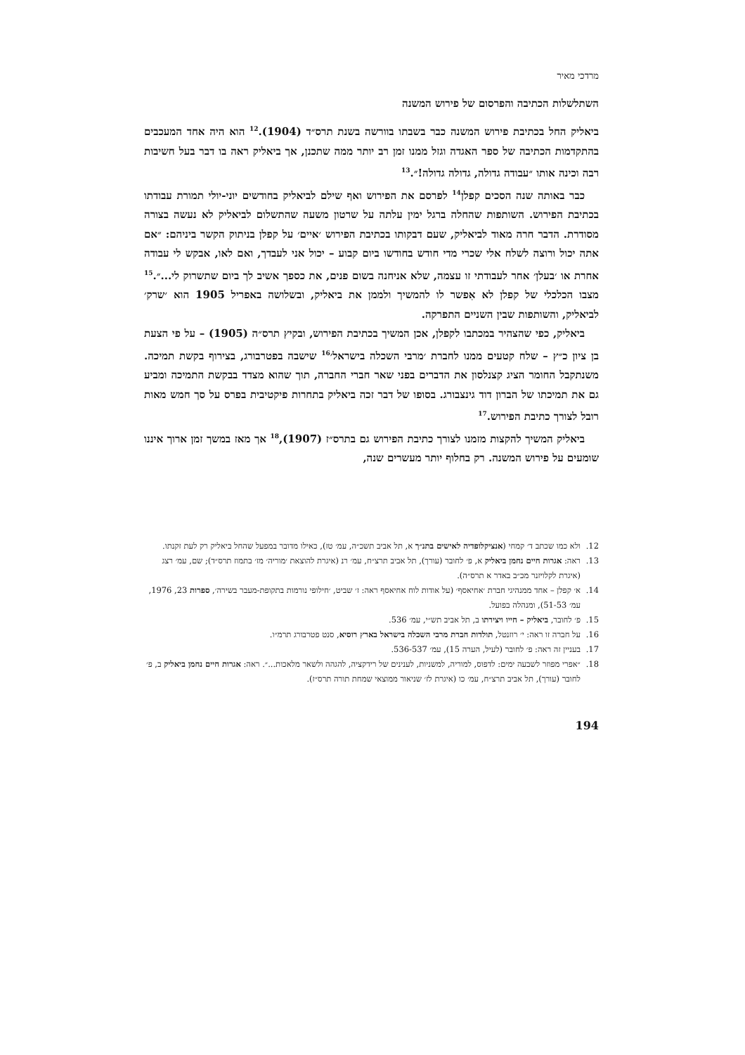מרדכי מאיר
השתלשלות הכתיבה והפרסום של פירוש המשנה
ביאליק החל בכתיבת פירוש המשנה כבר בשבתו בוורשה בשנת תרס״ד (1904).<sup>12</sup> הוא היה אחד המעכבים בהתקדמות הכתיבה של ספר האגדה וגזל ממנו זמן רב יותר ממה שתכנן, אך ביאליק ראה בו דבר בעל חשיבות רבה וכינה אותו ״עבודה גדולה, גדולה גדולה!״.<sup>13</sup>
כבר באותה שנה הסכים קפלן<sup>14</sup> לפרסם את הפירוש ואף שילם לביאליק בחודשים יוני-יולי תמורת עבודתו בכתיבת הפירוש. השותפות שהחלה ברגל ימין עלתה על שרטון משעה שהתשלום לביאליק לא נעשה בצורה מסודרת. הדבר חרה מאוד לביאליק, שעם דבקותו בכתיבת הפירוש ׳איים׳ על קפלן בניתוק הקשר ביניהם: ״אם אתה יכול ורוצה לשלח אלי שכרי מדי חודש בחודשו ביום קבוע – יכול אני לעבדך, ואם לאו, אבקש לי עבודה אחרת או ׳בעלן׳ אחר לעבודתי זו עצמה, שלא אניחנה בשום פנים, את כספך אשיב לך ביום שתשרוק לי...״.<sup>15</sup> מצבו הכלכלי של קפלן לא אִפשר לו להמשיך ולממן את ביאליק, ובשלושה באפריל 1905 הוא ׳שרק׳ לביאליק, והשותפות שבין השניים התפרקה.
ביאליק, כפי שהצהיר במכתבו לקפלן, אכן המשיך בכתיבת הפירוש, ובקיץ תרס״ה (1905) – על פי הצעת בן ציון כ״ץ – שלח קטעים ממנו לחברת ׳מרבי השכלה בישראל׳<sup>16</sup> שישבה בפטרבורג, בצירוף בקשת תמיכה. משנתקבל החומר הציג קצנלסון את הדברים בפני שאר חברי החברה, תוך שהוא מצדד בבקשת התמיכה ומביע גם את תמיכתו של הברון דוד גינצבורג. בסופו של דבר זכה ביאליק בתחרות פיקטיבית בפרס על סך חמש מאות רובל לצורך כתיבת הפירוש.<sup>17</sup>
ביאליק המשיך להקצות מזמנו לצורך כתיבת הפירוש גם בתרס״ז (1907),<sup>18</sup> אך מאז במשך זמן ארוך איננו שומעים על פירוש המשנה. רק בחלוף יותר מעשרים שנה,
12. ולא כמו שכתב ד׳ קמחי (אנציקלופדיה לאישים בתנ״ך א, תל אביב תשכ״ה, עמ׳ טז), כאילו מדובר במפעל שהחל ביאליק רק לעת זקנתו.
13. ראה: אגרות חיים נחמן ביאליק א, פ׳ לחובר (עורך), תל אביב תרצ״ח, עמ׳ רנ (איגרת להוצאת ׳מוריה׳ מז׳ בתמוז תרס״ד); שם, עמ׳ רצג (איגרת לקלויזנר מכ״ב באדר א תרס״ה).
14. א׳ קפלן – אחד ממנהיגי חברת ׳אחיאסף׳ (על אודות לוח אחיאסף ראה: ז׳ שביט, ׳חילופי נורמות בתקופת-מעבר בשירה׳, ספרות 23, 1976, עמ׳ 51-53), ומנהלה בפועל.
15. פ׳ לחובר, ביאליק – חייו ויצירתו ב, תל אביב תש״י, עמ׳ 536.
16. על חברה זו ראה: י׳ רוזנטל, תולדות חברת מרבי השכלה בישראל בארץ רוסיא, סנט פטרבורג תרמ״ו.
17. בעניין זה ראה: פ׳ לחובר (לעיל, הערה 15), עמ׳ 536-537.
18. ״אפרי מפוזר לשבעה ימים: לדפוס, למוריה, למשניות, לענינים של רידקציה, להגהה ולשאר מלאכות...״. ראה: אגרות חיים נחמן ביאליק ב, פ׳ לחובר (עורך), תל אביב תרצ״ח, עמ׳ כו (איגרת לז׳ שניאור ממוצאי שמחת תורה תרס״ז).
194